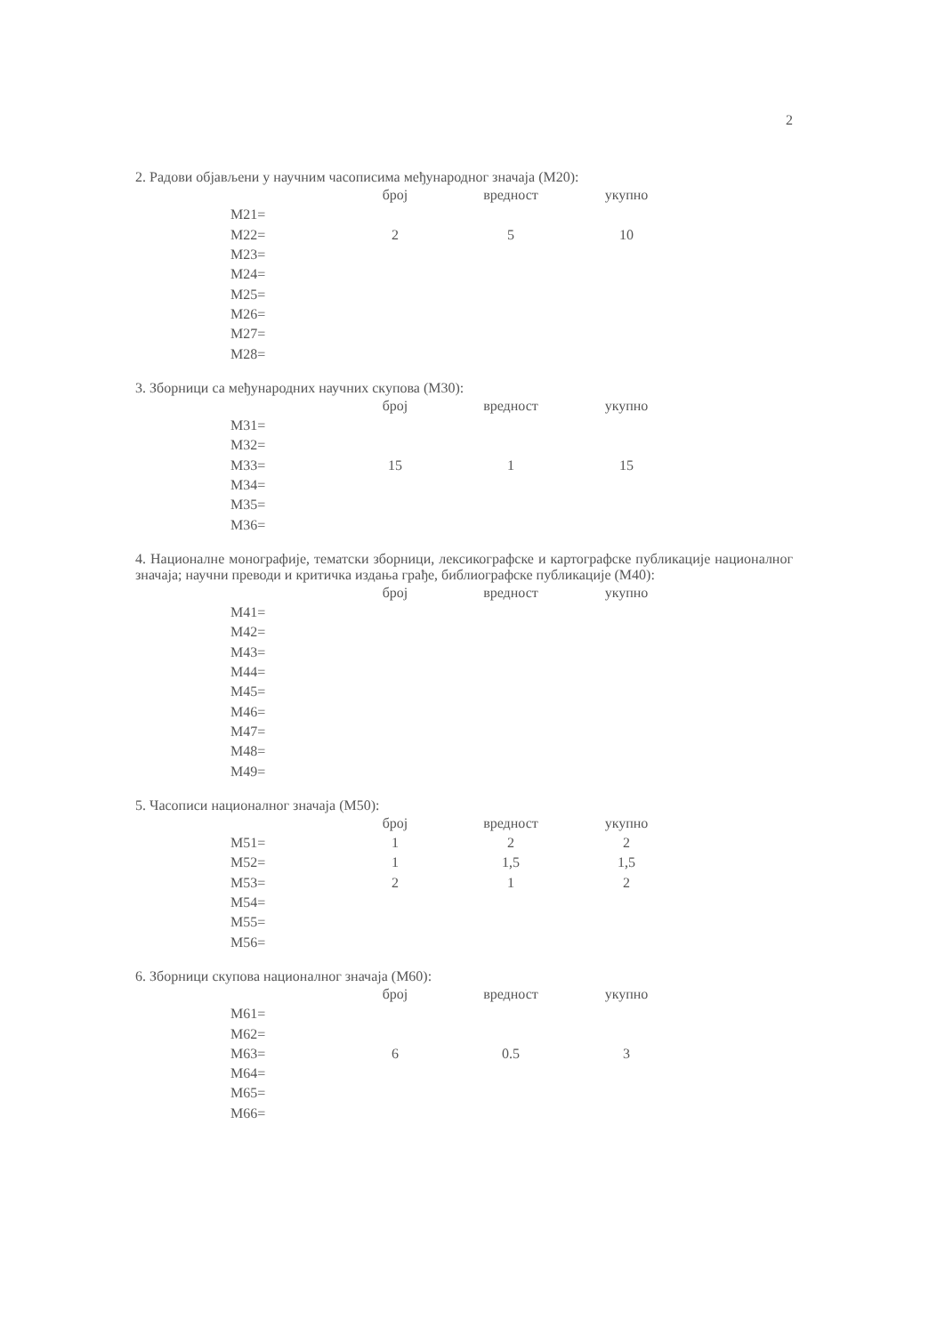2
2. Радови објављени у научним часописима међународног значаја (М20):
| | број | вредност | укупно |
| --- | --- | --- | --- |
| М21= | | | |
| М22= | 2 | 5 | 10 |
| М23= | | | |
| М24= | | | |
| М25= | | | |
| М26= | | | |
| М27= | | | |
| М28= | | | |
3. Зборници са међународних научних скупова (М30):
| | број | вредност | укупно |
| --- | --- | --- | --- |
| М31= | | | |
| М32= | | | |
| М33= | 15 | 1 | 15 |
| М34= | | | |
| М35= | | | |
| М36= | | | |
4. Националне монографије, тематски зборници, лексикографске и картографске публикације националног значаја; научни преводи и критичка издања грађе, библиографске публикације (М40):
| | број | вредност | укупно |
| --- | --- | --- | --- |
| М41= | | | |
| М42= | | | |
| М43= | | | |
| М44= | | | |
| М45= | | | |
| М46= | | | |
| М47= | | | |
| М48= | | | |
| М49= | | | |
5. Часописи националног значаја (М50):
| | број | вредност | укупно |
| --- | --- | --- | --- |
| М51= | 1 | 2 | 2 |
| М52= | 1 | 1,5 | 1,5 |
| М53= | 2 | 1 | 2 |
| М54= | | | |
| М55= | | | |
| М56= | | | |
6. Зборници скупова националног значаја (М60):
| | број | вредност | укупно |
| --- | --- | --- | --- |
| М61= | | | |
| М62= | | | |
| М63= | 6 | 0.5 | 3 |
| М64= | | | |
| М65= | | | |
| М66= | | | |